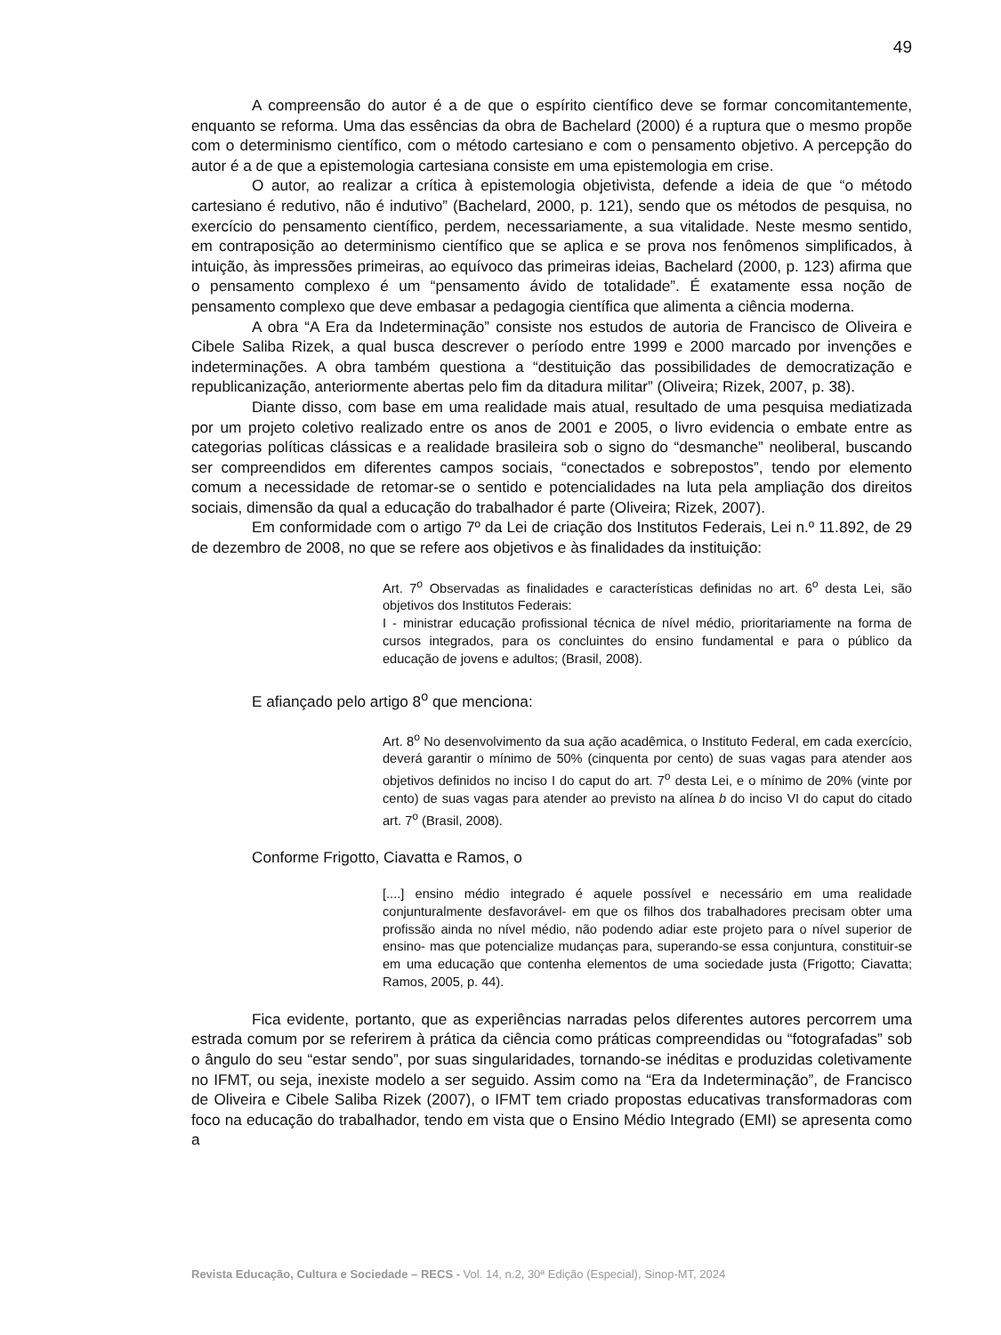49
A compreensão do autor é a de que o espírito científico deve se formar concomitantemente, enquanto se reforma. Uma das essências da obra de Bachelard (2000) é a ruptura que o mesmo propõe com o determinismo científico, com o método cartesiano e com o pensamento objetivo. A percepção do autor é a de que a epistemologia cartesiana consiste em uma epistemologia em crise.
O autor, ao realizar a crítica à epistemologia objetivista, defende a ideia de que “o método cartesiano é redutivo, não é indutivo” (Bachelard, 2000, p. 121), sendo que os métodos de pesquisa, no exercício do pensamento científico, perdem, necessariamente, a sua vitalidade. Neste mesmo sentido, em contraposição ao determinismo científico que se aplica e se prova nos fenômenos simplificados, à intuição, às impressões primeiras, ao equívoco das primeiras ideias, Bachelard (2000, p. 123) afirma que o pensamento complexo é um “pensamento ávido de totalidade”. É exatamente essa noção de pensamento complexo que deve embasar a pedagogia científica que alimenta a ciência moderna.
A obra “A Era da Indeterminação” consiste nos estudos de autoria de Francisco de Oliveira e Cibele Saliba Rizek, a qual busca descrever o período entre 1999 e 2000 marcado por invenções e indeterminações. A obra também questiona a “destituição das possibilidades de democratização e republicanização, anteriormente abertas pelo fim da ditadura militar” (Oliveira; Rizek, 2007, p. 38).
Diante disso, com base em uma realidade mais atual, resultado de uma pesquisa mediatizada por um projeto coletivo realizado entre os anos de 2001 e 2005, o livro evidencia o embate entre as categorias políticas clássicas e a realidade brasileira sob o signo do “desmanche” neoliberal, buscando ser compreendidos em diferentes campos sociais, “conectados e sobrepostos”, tendo por elemento comum a necessidade de retomar-se o sentido e potencialidades na luta pela ampliação dos direitos sociais, dimensão da qual a educação do trabalhador é parte (Oliveira; Rizek, 2007).
Em conformidade com o artigo 7º da Lei de criação dos Institutos Federais, Lei n.º 11.892, de 29 de dezembro de 2008, no que se refere aos objetivos e às finalidades da instituição:
Art. 7<sup>o</sup> Observadas as finalidades e características definidas no art. 6<sup>o</sup> desta Lei, são objetivos dos Institutos Federais:
I - ministrar educação profissional técnica de nível médio, prioritariamente na forma de cursos integrados, para os concluintes do ensino fundamental e para o público da educação de jovens e adultos; (Brasil, 2008).
E afiançado pelo artigo 8<sup>o</sup> que menciona:
Art. 8<sup>o</sup> No desenvolvimento da sua ação acadêmica, o Instituto Federal, em cada exercício, deverá garantir o mínimo de 50% (cinquenta por cento) de suas vagas para atender aos objetivos definidos no inciso I do caput do art. 7<sup>o</sup> desta Lei, e o mínimo de 20% (vinte por cento) de suas vagas para atender ao previsto na alínea b do inciso VI do caput do citado art. 7<sup>o</sup> (Brasil, 2008).
Conforme Frigotto, Ciavatta e Ramos, o
[....] ensino médio integrado é aquele possível e necessário em uma realidade conjunturalmente desfavorável- em que os filhos dos trabalhadores precisam obter uma profissão ainda no nível médio, não podendo adiar este projeto para o nível superior de ensino- mas que potencialize mudanças para, superando-se essa conjuntura, constituir-se em uma educação que contenha elementos de uma sociedade justa (Frigotto; Ciavatta; Ramos, 2005, p. 44).
Fica evidente, portanto, que as experiências narradas pelos diferentes autores percorrem uma estrada comum por se referirem à prática da ciência como práticas compreendidas ou “fotografadas” sob o ângulo do seu “estar sendo”, por suas singularidades, tornando-se inéditas e produzidas coletivamente no IFMT, ou seja, inexiste modelo a ser seguido. Assim como na “Era da Indeterminação”, de Francisco de Oliveira e Cibele Saliba Rizek (2007), o IFMT tem criado propostas educativas transformadoras com foco na educação do trabalhador, tendo em vista que o Ensino Médio Integrado (EMI) se apresenta como a
Revista Educação, Cultura e Sociedade – RECS - Vol. 14, n.2, 30ª Edição (Especial), Sinop-MT, 2024